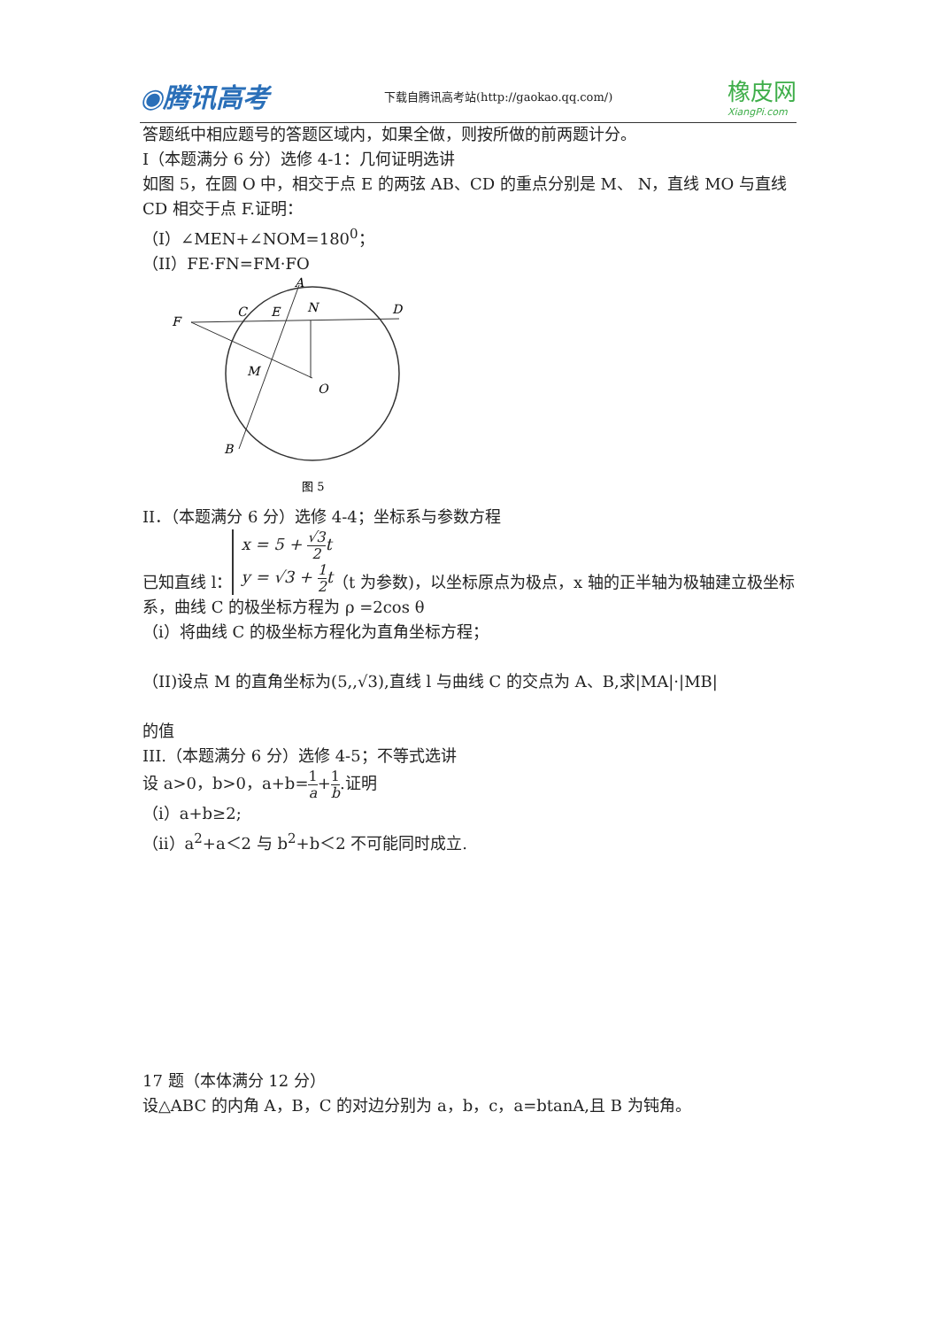◉腾讯高考
下载自腾讯高考站(http://gaokao.qq.com/)
橡皮网
XiangPi.com
答题纸中相应题号的答题区域内，如果全做，则按所做的前两题计分。
I（本题满分 6 分）选修 4-1：几何证明选讲
如图 5，在圆 O 中，相交于点 E 的两弦 AB、CD 的重点分别是 M、 N，直线 MO 与直线 CD 相交于点 F.证明：
（I）∠MEN+∠NOM=180<sup>0</sup>；
（II）FE·FN=FM·FO
A
C
E
N
D
F
M
O
B
图 5
II．（本题满分 6 分）选修 4-4；坐标系与参数方程
已知直线 l： x = 5 + √3 2t
y = √3 + 1 2t（t 为参数)，以坐标原点为极点，x 轴的正半轴为极轴建立极坐标系，曲线 C 的极坐标方程为 ρ =2cos θ
（ⅰ）将曲线 C 的极坐标方程化为直角坐标方程；
（II)设点 M 的直角坐标为(5,,√3),直线 l 与曲线 C 的交点为 A、B,求|MA|·|MB|
的值
III.（本题满分 6 分）选修 4-5；不等式选讲
设 a>0，b>0，a+b=1 a+1 b.证明
（ⅰ）a+b≥2;
（ⅱ）a<sup>2</sup>+a＜2 与 b<sup>2</sup>+b＜2 不可能同时成立.
17 题（本体满分 12 分）
设△ABC 的内角 A，B，C 的对边分别为 a，b，c，a=btanA,且 B 为钝角。